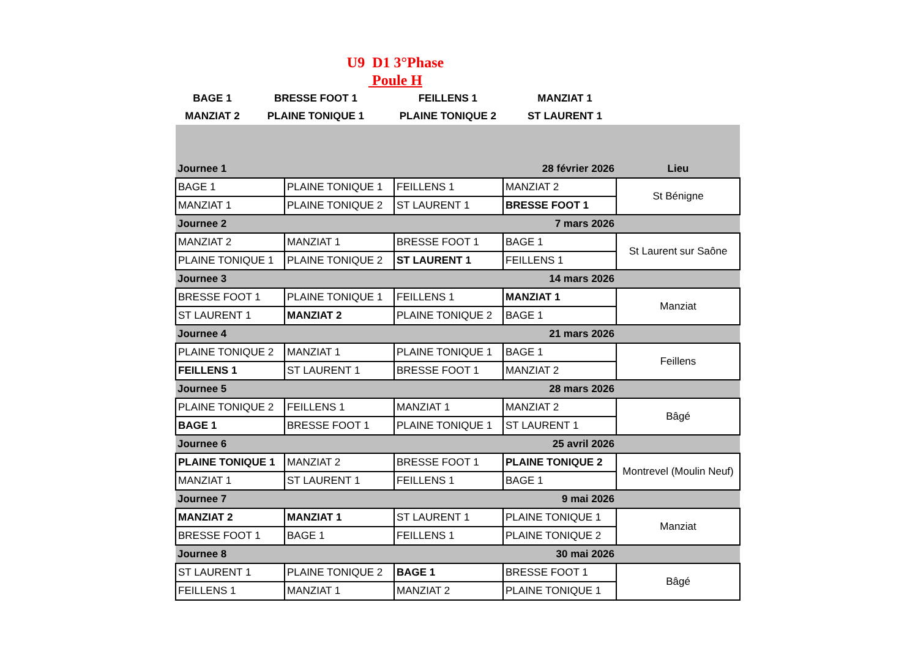U9 D1 3°Phase
Poule H
| BAGE 1 | BRESSE FOOT 1 | FEILLENS 1 | MANZIAT 1 |
| MANZIAT 2 | PLAINE TONIQUE 1 | PLAINE TONIQUE 2 | ST LAURENT 1 |
| Journee 1 | | | 28 février 2026 | Lieu |
| BAGE 1 | PLAINE TONIQUE 1 | FEILLENS 1 | MANZIAT 2 | St Bénigne |
| MANZIAT 1 | PLAINE TONIQUE 2 | ST LAURENT 1 | BRESSE FOOT 1 | |
| Journee 2 | | | 7 mars 2026 | |
| MANZIAT 2 | MANZIAT 1 | BRESSE FOOT 1 | BAGE 1 | St Laurent sur Saône |
| PLAINE TONIQUE 1 | PLAINE TONIQUE 2 | ST LAURENT 1 | FEILLENS 1 | |
| Journee 3 | | | 14 mars 2026 | |
| BRESSE FOOT 1 | PLAINE TONIQUE 1 | FEILLENS 1 | MANZIAT 1 | Manziat |
| ST LAURENT 1 | MANZIAT 2 | PLAINE TONIQUE 2 | BAGE 1 | |
| Journee 4 | | | 21 mars 2026 | |
| PLAINE TONIQUE 2 | MANZIAT 1 | PLAINE TONIQUE 1 | BAGE 1 | Feillens |
| FEILLENS 1 | ST LAURENT 1 | BRESSE FOOT 1 | MANZIAT 2 | |
| Journee 5 | | | 28 mars 2026 | |
| PLAINE TONIQUE 2 | FEILLENS 1 | MANZIAT 1 | MANZIAT 2 | Bâgé |
| BAGE 1 | BRESSE FOOT 1 | PLAINE TONIQUE 1 | ST LAURENT 1 | |
| Journee 6 | | | 25 avril 2026 | |
| PLAINE TONIQUE 1 | MANZIAT 2 | BRESSE FOOT 1 | PLAINE TONIQUE 2 | Montrevel (Moulin Neuf) |
| MANZIAT 1 | ST LAURENT 1 | FEILLENS 1 | BAGE 1 | |
| Journee 7 | | | 9 mai 2026 | |
| MANZIAT 2 | MANZIAT 1 | ST LAURENT 1 | PLAINE TONIQUE 1 | Manziat |
| BRESSE FOOT 1 | BAGE 1 | FEILLENS 1 | PLAINE TONIQUE 2 | |
| Journee 8 | | | 30 mai 2026 | |
| ST LAURENT 1 | PLAINE TONIQUE 2 | BAGE 1 | BRESSE FOOT 1 | Bâgé |
| FEILLENS 1 | MANZIAT 1 | MANZIAT 2 | PLAINE TONIQUE 1 | |